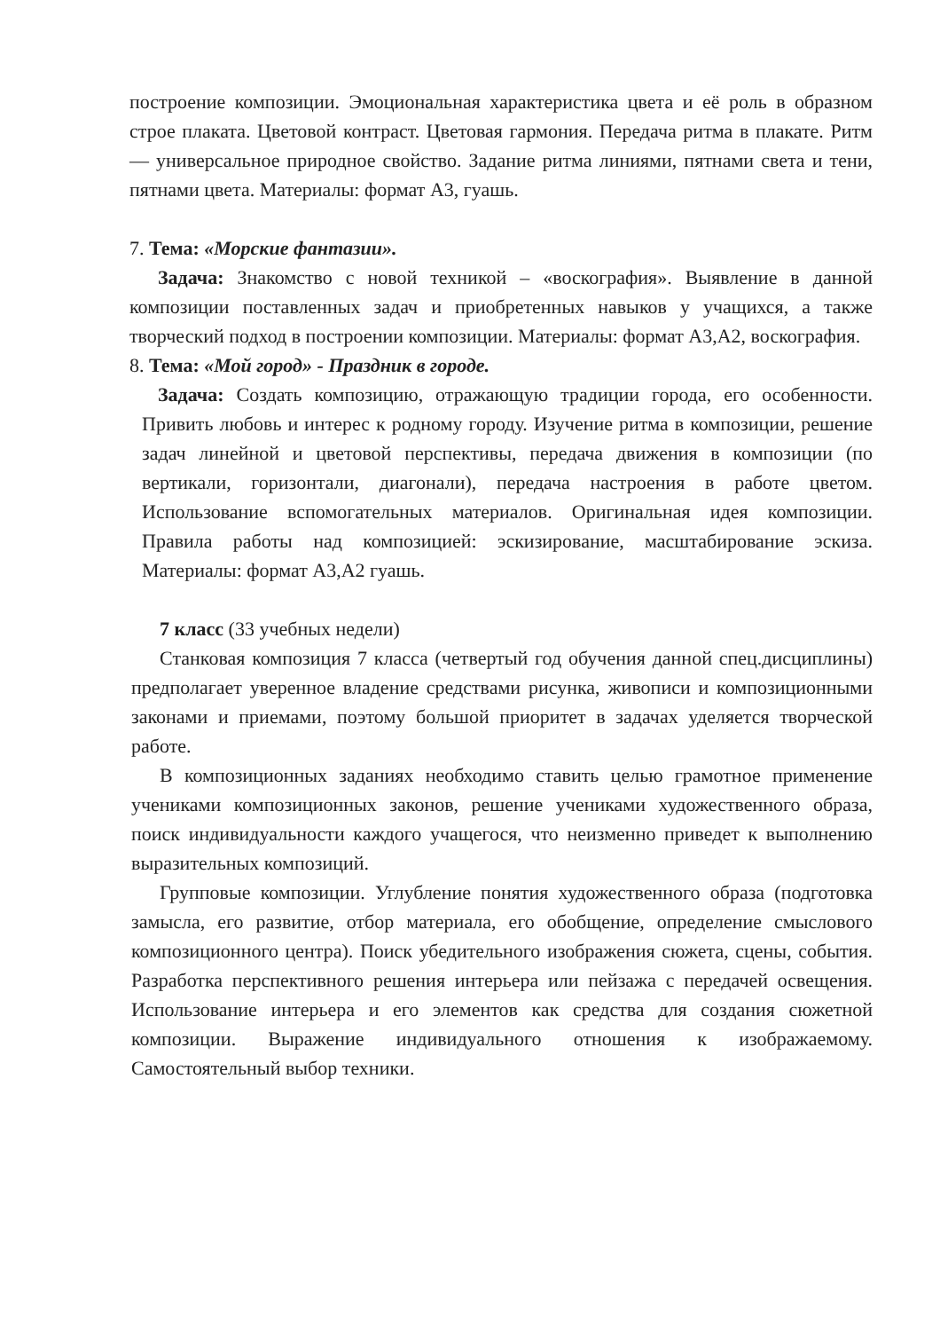построение композиции. Эмоциональная характеристика цвета и её роль в образном строе плаката. Цветовой контраст. Цветовая гармония. Передача ритма в плакате. Ритм — универсальное природное свойство. Задание ритма линиями, пятнами света и тени, пятнами цвета. Материалы: формат А3, гуашь.
7. Тема: «Морские фантазии».
Задача: Знакомство с новой техникой – «воскография». Выявление в данной композиции поставленных задач и приобретенных навыков у учащихся, а также творческий подход в построении композиции. Материалы: формат А3,А2, воскография.
8. Тема: «Мой город» - Праздник в городе.
Задача: Создать композицию, отражающую традиции города, его особенности. Привить любовь и интерес к родному городу. Изучение ритма в композиции, решение задач линейной и цветовой перспективы, передача движения в композиции (по вертикали, горизонтали, диагонали), передача настроения в работе цветом. Использование вспомогательных материалов. Оригинальная идея композиции. Правила работы над композицией: эскизирование, масштабирование эскиза. Материалы: формат А3,А2 гуашь.
7 класс (33 учебных недели)
Станковая композиция 7 класса (четвертый год обучения данной спец.дисциплины) предполагает уверенное владение средствами рисунка, живописи и композиционными законами и приемами, поэтому большой приоритет в задачах уделяется творческой работе.
В композиционных заданиях необходимо ставить целью грамотное применение учениками композиционных законов, решение учениками художественного образа, поиск индивидуальности каждого учащегося, что неизменно приведет к выполнению выразительных композиций.
Групповые композиции. Углубление понятия художественного образа (подготовка замысла, его развитие, отбор материала, его обобщение, определение смыслового композиционного центра). Поиск убедительного изображения сюжета, сцены, события. Разработка перспективного решения интерьера или пейзажа с передачей освещения. Использование интерьера и его элементов как средства для создания сюжетной композиции. Выражение индивидуального отношения к изображаемому. Самостоятельный выбор техники.